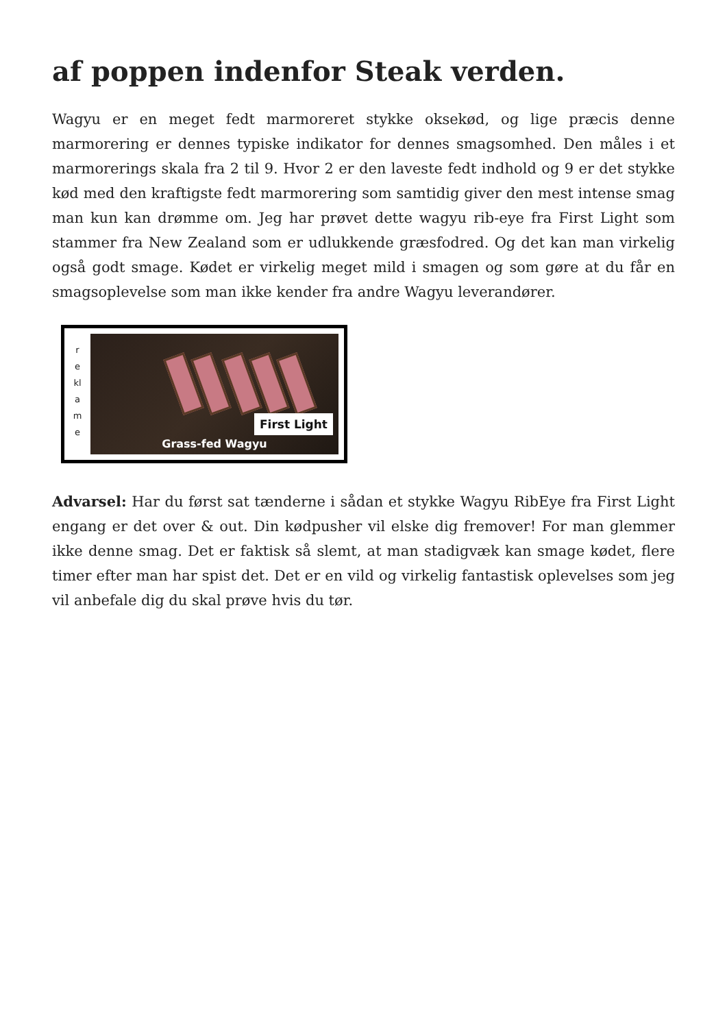af poppen indenfor Steak verden.
Wagyu er en meget fedt marmoreret stykke oksekød, og lige præcis denne marmorering er dennes typiske indikator for dennes smagsomhed. Den måles i et marmorerings skala fra 2 til 9. Hvor 2 er den laveste fedt indhold og 9 er det stykke kød med den kraftigste fedt marmorering som samtidig giver den mest intense smag man kun kan drømme om. Jeg har prøvet dette wagyu rib-eye fra First Light som stammer fra New Zealand som er udlukkende græsfodred. Og det kan man virkelig også godt smage. Kødet er virkelig meget mild i smagen og som gøre at du får en smagsoplevelse som man ikke kender fra andre Wagyu leverandører.
r
e
kl
a
m
e
First Light
Grass-fed Wagyu
Advarsel: Har du først sat tænderne i sådan et stykke Wagyu RibEye fra First Light engang er det over & out. Din kødpusher vil elske dig fremover! For man glemmer ikke denne smag. Det er faktisk så slemt, at man stadigvæk kan smage kødet, flere timer efter man har spist det. Det er en vild og virkelig fantastisk oplevelses som jeg vil anbefale dig du skal prøve hvis du tør.